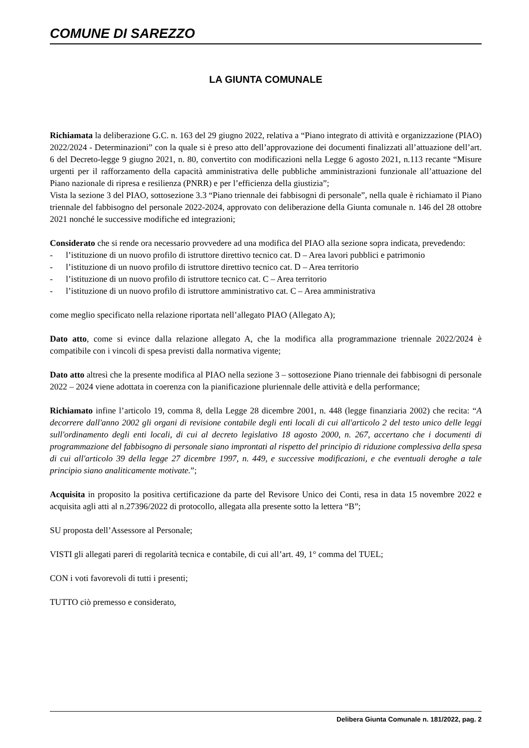COMUNE DI SAREZZO
LA GIUNTA COMUNALE
Richiamata la deliberazione G.C. n. 163 del 29 giugno 2022, relativa a “Piano integrato di attività e organizzazione (PIAO) 2022/2024 - Determinazioni” con la quale si è preso atto dell’approvazione dei documenti finalizzati all’attuazione dell’art. 6 del Decreto-legge 9 giugno 2021, n. 80, convertito con modificazioni nella Legge 6 agosto 2021, n.113 recante “Misure urgenti per il rafforzamento della capacità amministrativa delle pubbliche amministrazioni funzionale all’attuazione del Piano nazionale di ripresa e resilienza (PNRR) e per l’efficienza della giustizia”;
Vista la sezione 3 del PIAO, sottosezione 3.3 “Piano triennale dei fabbisogni di personale”, nella quale è richiamato il Piano triennale del fabbisogno del personale 2022-2024, approvato con deliberazione della Giunta comunale n. 146 del 28 ottobre 2021 nonché le successive modifiche ed integrazioni;
Considerato che si rende ora necessario provvedere ad una modifica del PIAO alla sezione sopra indicata, prevedendo:
- l’istituzione di un nuovo profilo di istruttore direttivo tecnico cat. D – Area lavori pubblici e patrimonio
- l’istituzione di un nuovo profilo di istruttore direttivo tecnico cat. D – Area territorio
- l’istituzione di un nuovo profilo di istruttore tecnico cat. C – Area territorio
- l’istituzione di un nuovo profilo di istruttore amministrativo cat. C – Area amministrativa
come meglio specificato nella relazione riportata nell’allegato PIAO (Allegato A);
Dato atto, come si evince dalla relazione allegato A, che la modifica alla programmazione triennale 2022/2024 è compatibile con i vincoli di spesa previsti dalla normativa vigente;
Dato atto altresì che la presente modifica al PIAO nella sezione 3 – sottosezione Piano triennale dei fabbisogni di personale 2022 – 2024 viene adottata in coerenza con la pianificazione pluriennale delle attività e della performance;
Richiamato infine l’articolo 19, comma 8, della Legge 28 dicembre 2001, n. 448 (legge finanziaria 2002) che recita: “A decorrere dall'anno 2002 gli organi di revisione contabile degli enti locali di cui all'articolo 2 del testo unico delle leggi sull'ordinamento degli enti locali, di cui al decreto legislativo 18 agosto 2000, n. 267, accertano che i documenti di programmazione del fabbisogno di personale siano improntati al rispetto del principio di riduzione complessiva della spesa di cui all'articolo 39 della legge 27 dicembre 1997, n. 449, e successive modificazioni, e che eventuali deroghe a tale principio siano analiticamente motivate.”;
Acquisita in proposito la positiva certificazione da parte del Revisore Unico dei Conti, resa in data 15 novembre 2022 e acquisita agli atti al n.27396/2022 di protocollo, allegata alla presente sotto la lettera “B”;
SU proposta dell’Assessore al Personale;
VISTI gli allegati pareri di regolarità tecnica e contabile, di cui all’art. 49, 1° comma del TUEL;
CON i voti favorevoli di tutti i presenti;
TUTTO ciò premesso e considerato,
Delibera Giunta Comunale n. 181/2022, pag. 2